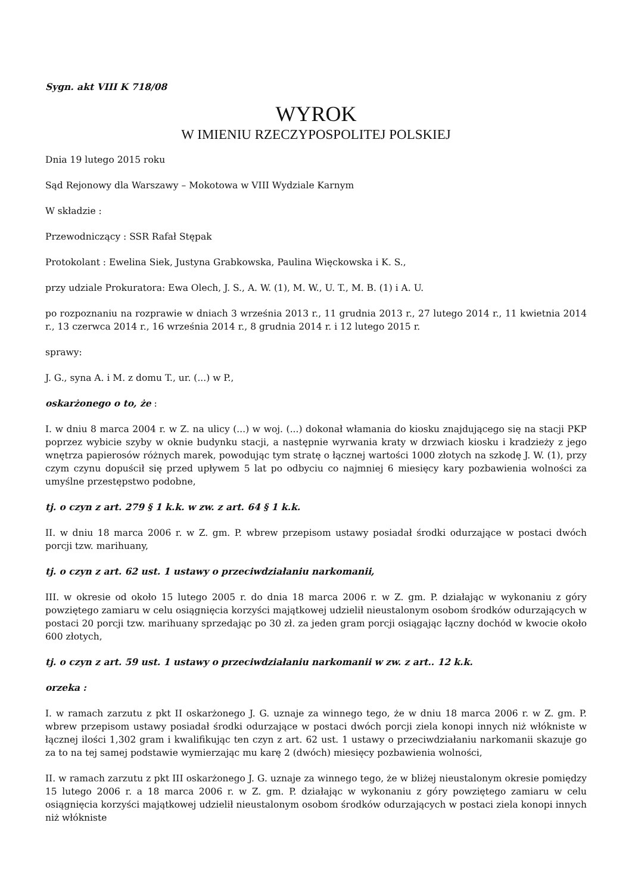Sygn. akt VIII K 718/08
WYROK
W IMIENIU RZECZYPOSPOLITEJ POLSKIEJ
Dnia 19 lutego 2015 roku
Sąd Rejonowy dla Warszawy – Mokotowa w VIII Wydziale Karnym
W składzie :
Przewodniczący : SSR Rafał Stępak
Protokolant : Ewelina Siek, Justyna Grabkowska, Paulina Więckowska i K. S.,
przy udziale Prokuratora: Ewa Olech, J. S., A. W. (1), M. W., U. T., M. B. (1) i A. U.
po rozpoznaniu na rozprawie w dniach 3 września 2013 r., 11 grudnia 2013 r., 27 lutego 2014 r., 11 kwietnia 2014 r., 13 czerwca 2014 r., 16 września 2014 r., 8 grudnia 2014 r. i 12 lutego 2015 r.
sprawy:
J. G., syna A. i M. z domu T., ur. (...) w P.,
oskarżonego o to, że :
I. w dniu 8 marca 2004 r. w Z. na ulicy (...) w woj. (...) dokonał włamania do kiosku znajdującego się na stacji PKP poprzez wybicie szyby w oknie budynku stacji, a następnie wyrwania kraty w drzwiach kiosku i kradzieży z jego wnętrza papierosów różnych marek, powodując tym stratę o łącznej wartości 1000 złotych na szkodę J. W. (1), przy czym czynu dopuścił się przed upływem 5 lat po odbyciu co najmniej 6 miesięcy kary pozbawienia wolności za umyślne przestępstwo podobne,
tj. o czyn z art. 279 § 1 k.k. w zw. z art. 64 § 1 k.k.
II. w dniu 18 marca 2006 r. w Z. gm. P. wbrew przepisom ustawy posiadał środki odurzające w postaci dwóch porcji tzw. marihuany,
tj. o czyn z art. 62 ust. 1 ustawy o przeciwdziałaniu narkomanii,
III. w okresie od około 15 lutego 2005 r. do dnia 18 marca 2006 r. w Z. gm. P. działając w wykonaniu z góry powziętego zamiaru w celu osiągnięcia korzyści majątkowej udzielił nieustalonym osobom środków odurzających w postaci 20 porcji tzw. marihuany sprzedając po 30 zł. za jeden gram porcji osiągając łączny dochód w kwocie około 600 złotych,
tj. o czyn z art. 59 ust. 1 ustawy o przeciwdziałaniu narkomanii w zw. z art.. 12 k.k.
orzeka :
I. w ramach zarzutu z pkt II oskarżonego J. G. uznaje za winnego tego, że w dniu 18 marca 2006 r. w Z. gm. P. wbrew przepisom ustawy posiadał środki odurzające w postaci dwóch porcji ziela konopi innych niż włókniste w łącznej ilości 1,302 gram i kwalifikując ten czyn z art. 62 ust. 1 ustawy o przeciwdziałaniu narkomanii skazuje go za to na tej samej podstawie wymierzając mu karę 2 (dwóch) miesięcy pozbawienia wolności,
II. w ramach zarzutu z pkt III oskarżonego J. G. uznaje za winnego tego, że w bliżej nieustalonym okresie pomiędzy 15 lutego 2006 r. a 18 marca 2006 r. w Z. gm. P. działając w wykonaniu z góry powziętego zamiaru w celu osiągnięcia korzyści majątkowej udzielił nieustalonym osobom środków odurzających w postaci ziela konopi innych niż włókniste